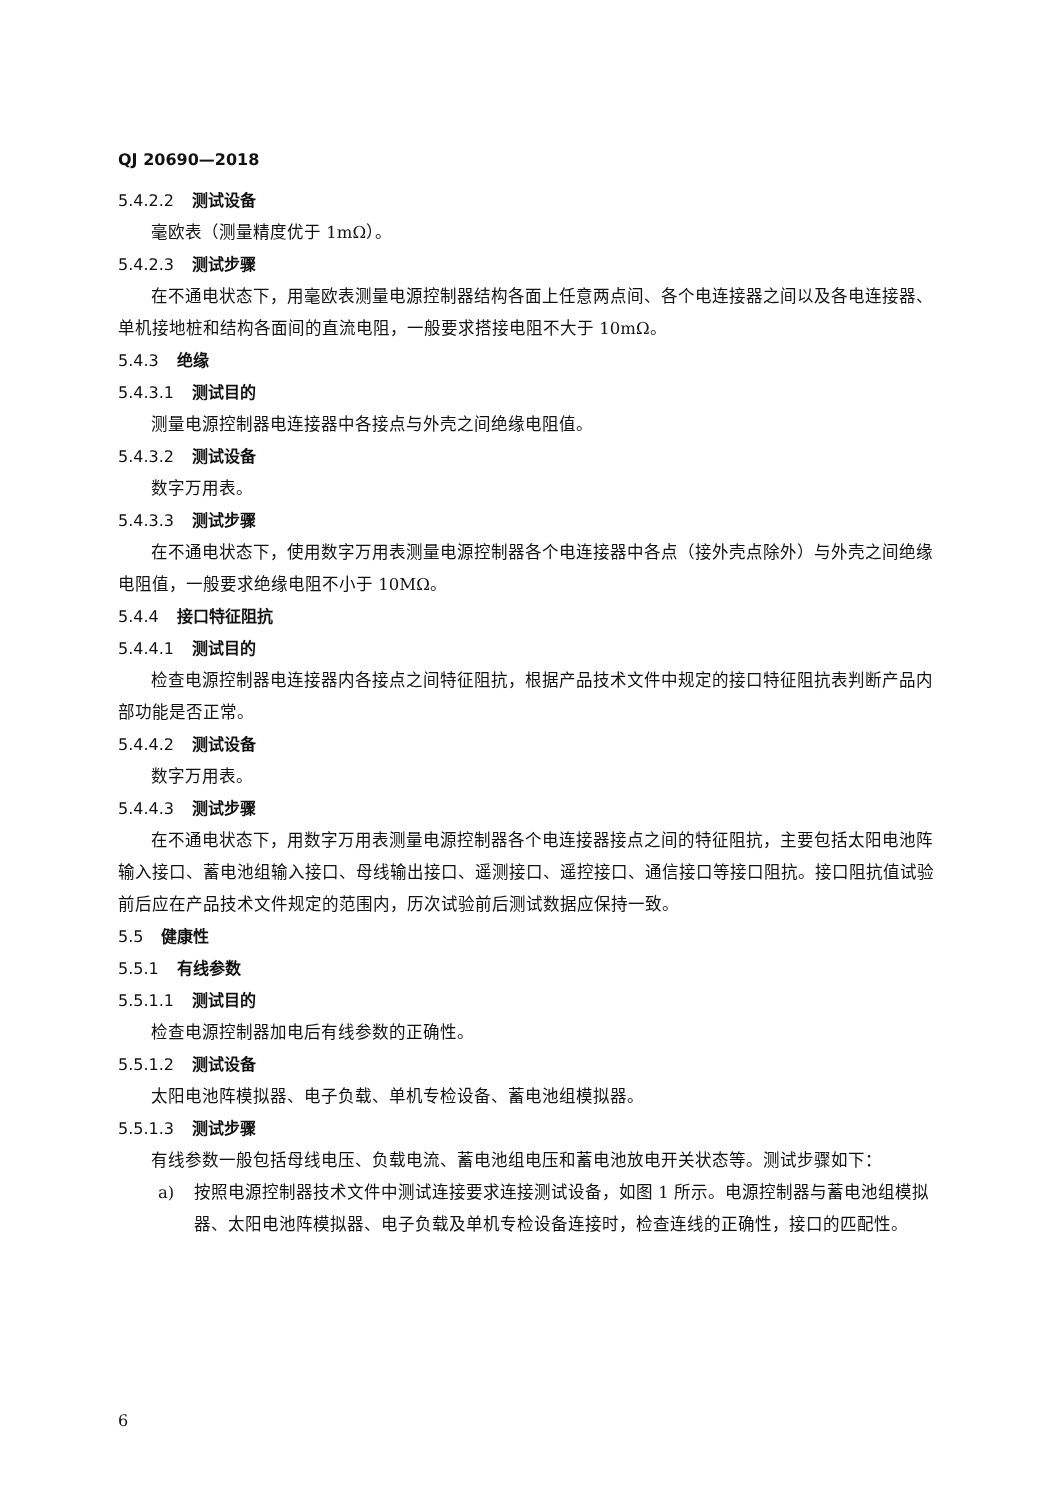QJ 20690—2018
5.4.2.2 测试设备
毫欧表（测量精度优于 1mΩ）。
5.4.2.3 测试步骤
在不通电状态下，用毫欧表测量电源控制器结构各面上任意两点间、各个电连接器之间以及各电连接器、单机接地桩和结构各面间的直流电阻，一般要求搭接电阻不大于 10mΩ。
5.4.3 绝缘
5.4.3.1 测试目的
测量电源控制器电连接器中各接点与外壳之间绝缘电阻值。
5.4.3.2 测试设备
数字万用表。
5.4.3.3 测试步骤
在不通电状态下，使用数字万用表测量电源控制器各个电连接器中各点（接外壳点除外）与外壳之间绝缘电阻值，一般要求绝缘电阻不小于 10MΩ。
5.4.4 接口特征阻抗
5.4.4.1 测试目的
检查电源控制器电连接器内各接点之间特征阻抗，根据产品技术文件中规定的接口特征阻抗表判断产品内部功能是否正常。
5.4.4.2 测试设备
数字万用表。
5.4.4.3 测试步骤
在不通电状态下，用数字万用表测量电源控制器各个电连接器接点之间的特征阻抗，主要包括太阳电池阵输入接口、蓄电池组输入接口、母线输出接口、遥测接口、遥控接口、通信接口等接口阻抗。接口阻抗值试验前后应在产品技术文件规定的范围内，历次试验前后测试数据应保持一致。
5.5 健康性
5.5.1 有线参数
5.5.1.1 测试目的
检查电源控制器加电后有线参数的正确性。
5.5.1.2 测试设备
太阳电池阵模拟器、电子负载、单机专检设备、蓄电池组模拟器。
5.5.1.3 测试步骤
有线参数一般包括母线电压、负载电流、蓄电池组电压和蓄电池放电开关状态等。测试步骤如下：
a) 按照电源控制器技术文件中测试连接要求连接测试设备，如图 1 所示。电源控制器与蓄电池组模拟器、太阳电池阵模拟器、电子负载及单机专检设备连接时，检查连线的正确性，接口的匹配性。
6